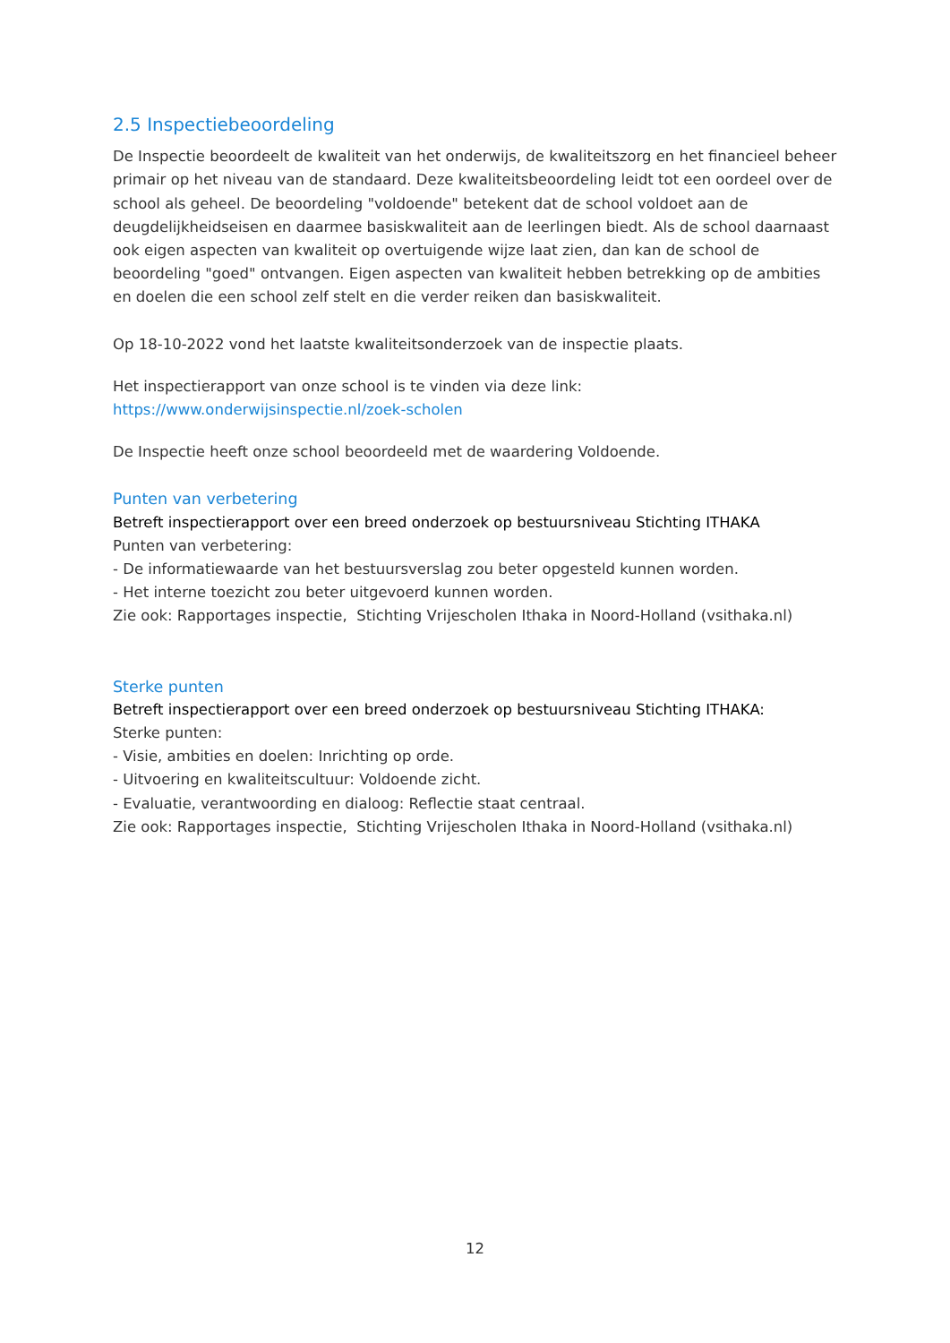2.5 Inspectiebeoordeling
De Inspectie beoordeelt de kwaliteit van het onderwijs, de kwaliteitszorg en het financieel beheer primair op het niveau van de standaard. Deze kwaliteitsbeoordeling leidt tot een oordeel over de school als geheel. De beoordeling "voldoende" betekent dat de school voldoet aan de deugdelijkheidseisen en daarmee basiskwaliteit aan de leerlingen biedt. Als de school daarnaast ook eigen aspecten van kwaliteit op overtuigende wijze laat zien, dan kan de school de beoordeling "goed" ontvangen. Eigen aspecten van kwaliteit hebben betrekking op de ambities en doelen die een school zelf stelt en die verder reiken dan basiskwaliteit.
Op 18-10-2022 vond het laatste kwaliteitsonderzoek van de inspectie plaats.
Het inspectierapport van onze school is te vinden via deze link:
https://www.onderwijsinspectie.nl/zoek-scholen
De Inspectie heeft onze school beoordeeld met de waardering Voldoende.
Punten van verbetering
Betreft inspectierapport over een breed onderzoek op bestuursniveau Stichting ITHAKA
Punten van verbetering:
- De informatiewaarde van het bestuursverslag zou beter opgesteld kunnen worden.
- Het interne toezicht zou beter uitgevoerd kunnen worden.
Zie ook: Rapportages inspectie, Stichting Vrijescholen Ithaka in Noord-Holland (vsithaka.nl)
Sterke punten
Betreft inspectierapport over een breed onderzoek op bestuursniveau Stichting ITHAKA:
Sterke punten:
- Visie, ambities en doelen: Inrichting op orde.
- Uitvoering en kwaliteitscultuur: Voldoende zicht.
- Evaluatie, verantwoording en dialoog: Reflectie staat centraal.
Zie ook: Rapportages inspectie, Stichting Vrijescholen Ithaka in Noord-Holland (vsithaka.nl)
12